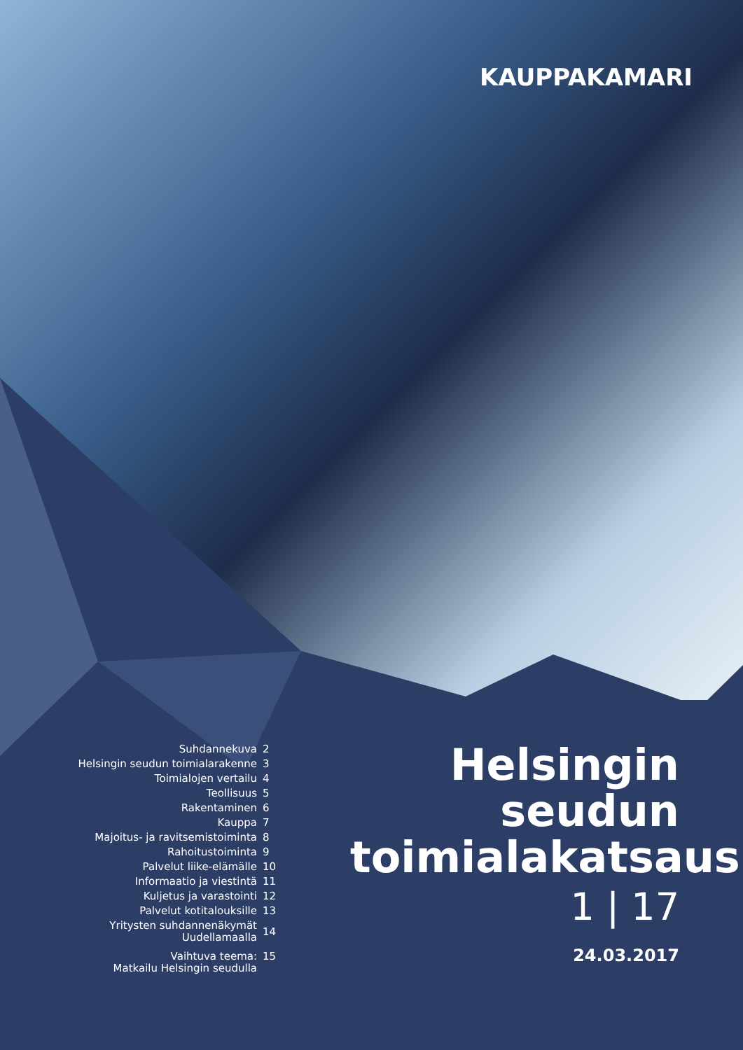KAUPPAKAMARI
| Suhdannekuva | 2 |
| Helsingin seudun toimialarakenne | 3 |
| Toimialojen vertailu | 4 |
| Teollisuus | 5 |
| Rakentaminen | 6 |
| Kauppa | 7 |
| Majoitus- ja ravitsemistoiminta | 8 |
| Rahoitustoiminta | 9 |
| Palvelut liike-elämälle | 10 |
| Informaatio ja viestintä | 11 |
| Kuljetus ja varastointi | 12 |
| Palvelut kotitalouksille | 13 |
| Yritysten suhdannenäkymät Uudellamaalla | 14 |
| Vaihtuva teema: Matkailu Helsingin seudulla | 15 |
Helsingin seudun toimialakatsaus
1 | 17
24.03.2017